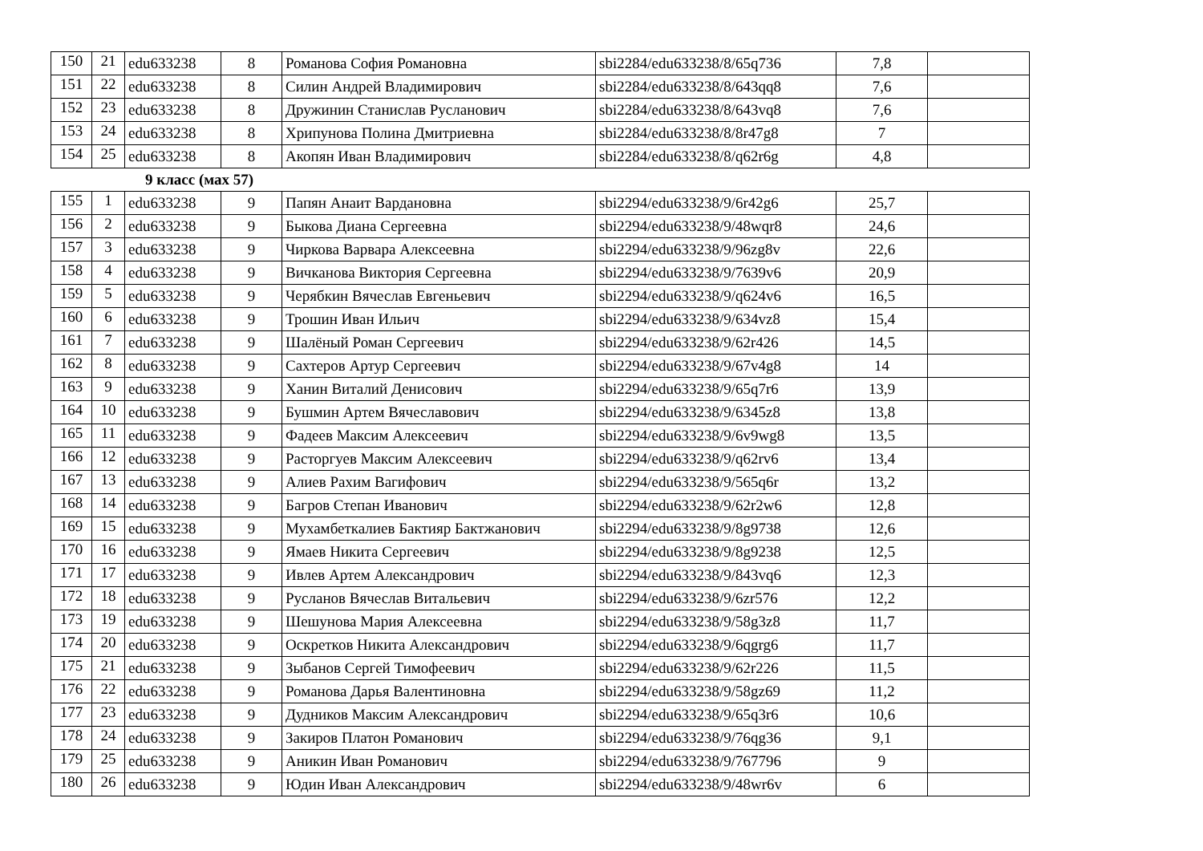| 150 | 21 | edu633238 | 8 | Романова София Романовна | sbi2284/edu633238/8/65q736 | 7,8 | |
| 151 | 22 | edu633238 | 8 | Силин Андрей Владимирович | sbi2284/edu633238/8/643qq8 | 7,6 | |
| 152 | 23 | edu633238 | 8 | Дружинин Станислав Русланович | sbi2284/edu633238/8/643vq8 | 7,6 | |
| 153 | 24 | edu633238 | 8 | Хрипунова Полина Дмитриевна | sbi2284/edu633238/8/8r47g8 | 7 | |
| 154 | 25 | edu633238 | 8 | Акопян Иван Владимирович | sbi2284/edu633238/8/q62r6g | 4,8 | |
9 класс (мах 57)
| 155 | 1 | edu633238 | 9 | Папян Анаит Вардановна | sbi2294/edu633238/9/6r42g6 | 25,7 | |
| 156 | 2 | edu633238 | 9 | Быкова Диана Сергеевна | sbi2294/edu633238/9/48wqr8 | 24,6 | |
| 157 | 3 | edu633238 | 9 | Чиркова Варвара Алексеевна | sbi2294/edu633238/9/96zg8v | 22,6 | |
| 158 | 4 | edu633238 | 9 | Вичканова Виктория Сергеевна | sbi2294/edu633238/9/7639v6 | 20,9 | |
| 159 | 5 | edu633238 | 9 | Черябкин Вячеслав Евгеньевич | sbi2294/edu633238/9/q624v6 | 16,5 | |
| 160 | 6 | edu633238 | 9 | Трошин Иван Ильич | sbi2294/edu633238/9/634vz8 | 15,4 | |
| 161 | 7 | edu633238 | 9 | Шалёный Роман Сергеевич | sbi2294/edu633238/9/62r426 | 14,5 | |
| 162 | 8 | edu633238 | 9 | Сахтеров Артур Сергеевич | sbi2294/edu633238/9/67v4g8 | 14 | |
| 163 | 9 | edu633238 | 9 | Ханин Виталий Денисович | sbi2294/edu633238/9/65q7r6 | 13,9 | |
| 164 | 10 | edu633238 | 9 | Бушмин Артем Вячеславович | sbi2294/edu633238/9/6345z8 | 13,8 | |
| 165 | 11 | edu633238 | 9 | Фадеев Максим Алексеевич | sbi2294/edu633238/9/6v9wg8 | 13,5 | |
| 166 | 12 | edu633238 | 9 | Расторгуев Максим Алексеевич | sbi2294/edu633238/9/q62rv6 | 13,4 | |
| 167 | 13 | edu633238 | 9 | Алиев Рахим Вагифович | sbi2294/edu633238/9/565q6r | 13,2 | |
| 168 | 14 | edu633238 | 9 | Багров Степан Иванович | sbi2294/edu633238/9/62r2w6 | 12,8 | |
| 169 | 15 | edu633238 | 9 | Мухамбеткалиев Бактияр Бактжанович | sbi2294/edu633238/9/8g9738 | 12,6 | |
| 170 | 16 | edu633238 | 9 | Ямаев Никита Сергеевич | sbi2294/edu633238/9/8g9238 | 12,5 | |
| 171 | 17 | edu633238 | 9 | Ивлев Артем Александрович | sbi2294/edu633238/9/843vq6 | 12,3 | |
| 172 | 18 | edu633238 | 9 | Русланов Вячеслав Витальевич | sbi2294/edu633238/9/6zr576 | 12,2 | |
| 173 | 19 | edu633238 | 9 | Шешунова Мария Алексеевна | sbi2294/edu633238/9/58g3z8 | 11,7 | |
| 174 | 20 | edu633238 | 9 | Оскретков Никита Александрович | sbi2294/edu633238/9/6qgrg6 | 11,7 | |
| 175 | 21 | edu633238 | 9 | Зыбанов Сергей Тимофеевич | sbi2294/edu633238/9/62r226 | 11,5 | |
| 176 | 22 | edu633238 | 9 | Романова Дарья Валентиновна | sbi2294/edu633238/9/58gz69 | 11,2 | |
| 177 | 23 | edu633238 | 9 | Дудников Максим Александрович | sbi2294/edu633238/9/65q3r6 | 10,6 | |
| 178 | 24 | edu633238 | 9 | Закиров Платон Романович | sbi2294/edu633238/9/76qg36 | 9,1 | |
| 179 | 25 | edu633238 | 9 | Аникин Иван Романович | sbi2294/edu633238/9/767796 | 9 | |
| 180 | 26 | edu633238 | 9 | Юдин Иван Александрович | sbi2294/edu633238/9/48wr6v | 6 | |